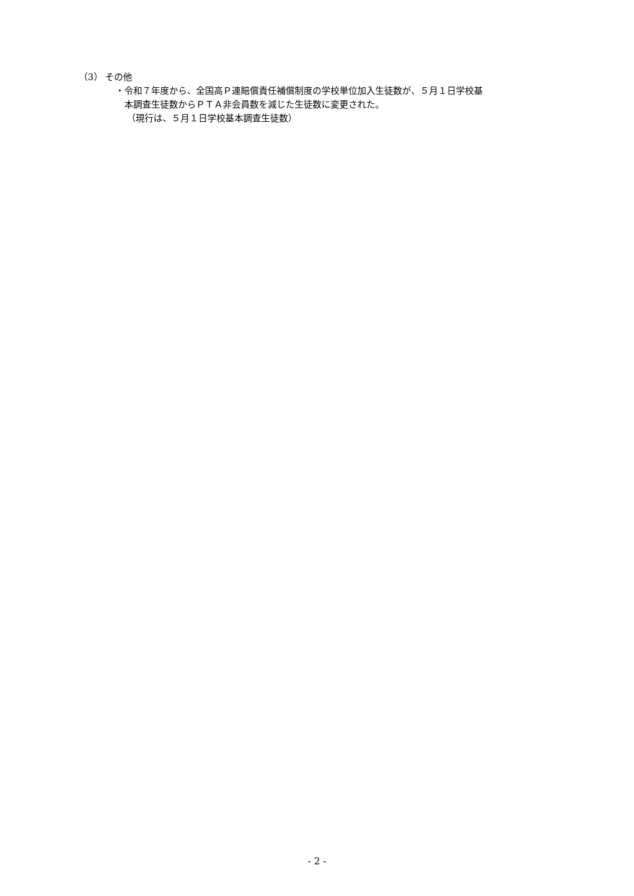（3） その他
・令和７年度から、全国高Ｐ連賠償責任補償制度の学校単位加入生徒数が、５月１日学校基
本調査生徒数からＰＴＡ非会員数を減じた生徒数に変更された。
（現行は、５月１日学校基本調査生徒数）
- 2 -